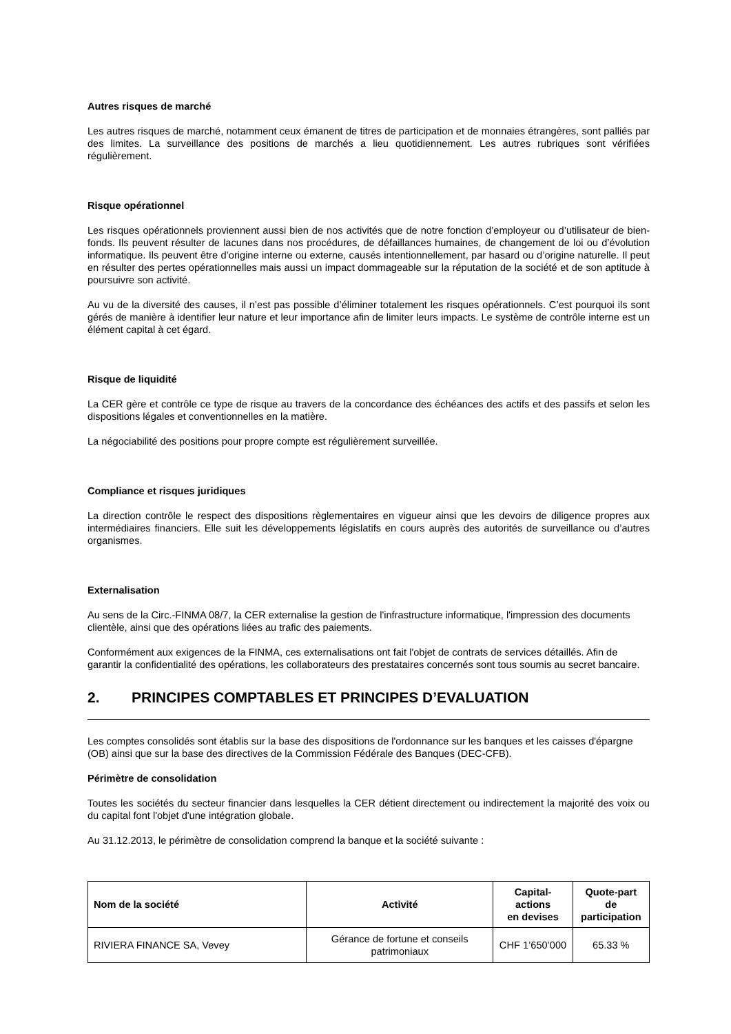Autres risques de marché
Les autres risques de marché, notamment ceux émanent de titres de participation et de monnaies étrangères, sont palliés par des limites. La surveillance des positions de marchés a lieu quotidiennement. Les autres rubriques sont vérifiées régulièrement.
Risque opérationnel
Les risques opérationnels proviennent aussi bien de nos activités que de notre fonction d’employeur ou d’utilisateur de bien-fonds. Ils peuvent résulter de lacunes dans nos procédures, de défaillances humaines, de changement de loi ou d’évolution informatique. Ils peuvent être d’origine interne ou externe, causés intentionnellement, par hasard ou d’origine naturelle. Il peut en résulter des pertes opérationnelles mais aussi un impact dommageable sur la réputation de la société et de son aptitude à poursuivre son activité.
Au vu de la diversité des causes, il n’est pas possible d’éliminer totalement les risques opérationnels. C’est pourquoi ils sont gérés de manière à identifier leur nature et leur importance afin de limiter leurs impacts. Le système de contrôle interne est un élément capital à cet égard.
Risque de liquidité
La CER gère et contrôle ce type de risque au travers de la concordance des échéances des actifs et des passifs et selon les dispositions légales et conventionnelles en la matière.
La négociabilité des positions pour propre compte est régulièrement surveillée.
Compliance et risques juridiques
La direction contrôle le respect des dispositions règlementaires en vigueur ainsi que les devoirs de diligence propres aux intermédiaires financiers. Elle suit les développements législatifs en cours auprès des autorités de surveillance ou d’autres organismes.
Externalisation
Au sens de la Circ.-FINMA 08/7, la CER externalise la gestion de l'infrastructure informatique, l'impression des documents clientèle, ainsi que des opérations liées au trafic des paiements.
Conformément aux exigences de la FINMA, ces externalisations ont fait l'objet de contrats de services détaillés. Afin de garantir la confidentialité des opérations, les collaborateurs des prestataires concernés sont tous soumis au secret bancaire.
2. PRINCIPES COMPTABLES ET PRINCIPES D’EVALUATION
Les comptes consolidés sont établis sur la base des dispositions de l'ordonnance sur les banques et les caisses d'épargne (OB) ainsi que sur la base des directives de la Commission Fédérale des Banques (DEC-CFB).
Périmètre de consolidation
Toutes les sociétés du secteur financier dans lesquelles la CER détient directement ou indirectement la majorité des voix ou du capital font l'objet d'une intégration globale.
Au 31.12.2013, le périmètre de consolidation comprend la banque et la société suivante :
| Nom de la société | Activité | Capital-actions en devises | Quote-part de participation |
| --- | --- | --- | --- |
| RIVIERA FINANCE SA, Vevey | Gérance de fortune et conseils patrimoniaux | CHF 1’650’000 | 65.33 % |